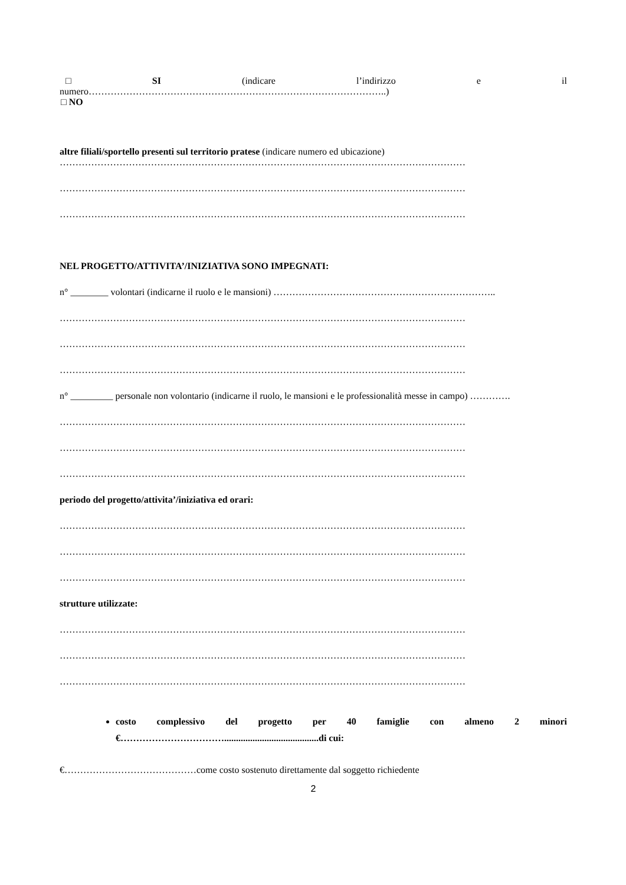□ SI (indicare l’indirizzo e il
numero…………………………………………………………………………………..)
□ NO
altre filiali/sportello presenti sul territorio pratese (indicare numero ed ubicazione)
…………………………………………………………………………………………………………………
…………………………………………………………………………………………………………………
…………………………………………………………………………………………………………………
NEL PROGETTO/ATTIVITA’/INIZIATIVA SONO IMPEGNATI:
n° ________ volontari (indicarne il ruolo e le mansioni) ……………………………………………………………..
…………………………………………………………………………………………………………………
…………………………………………………………………………………………………………………
…………………………………………………………………………………………………………………
n° _________ personale non volontario (indicarne il ruolo, le mansioni e le professionalità messe in campo) ………….
…………………………………………………………………………………………………………………
…………………………………………………………………………………………………………………
…………………………………………………………………………………………………………………
periodo del progetto/attivita’/iniziativa ed orari:
…………………………………………………………………………………………………………………
…………………………………………………………………………………………………………………
…………………………………………………………………………………………………………………
strutture utilizzate:
…………………………………………………………………………………………………………………
…………………………………………………………………………………………………………………
…………………………………………………………………………………………………………………
costo complessivo del progetto per 40 famiglie con almeno 2 minori
€……………………………........................................di cui:
€……………………………………come costo sostenuto direttamente dal soggetto richiedente
2